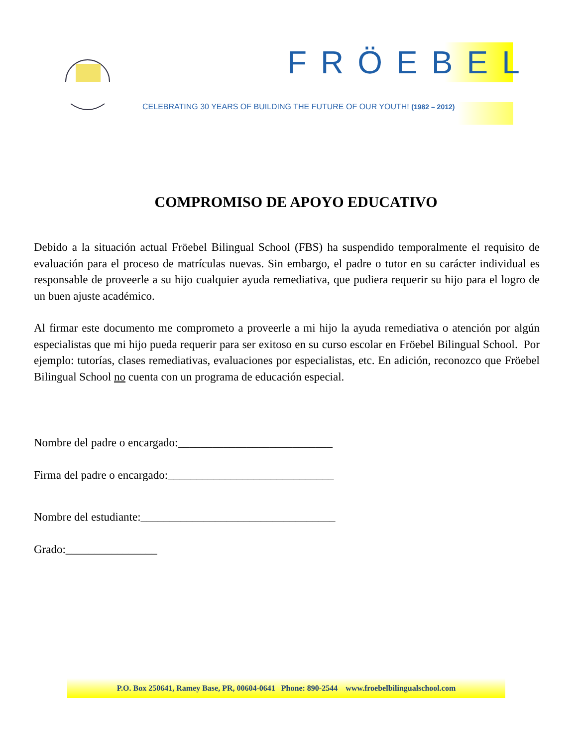FRÖEBEL
CELEBRATING 30 YEARS OF BUILDING THE FUTURE OF OUR YOUTH! (1982 – 2012)
COMPROMISO DE APOYO EDUCATIVO
Debido a la situación actual Fröebel Bilingual School (FBS) ha suspendido temporalmente el requisito de evaluación para el proceso de matrículas nuevas. Sin embargo, el padre o tutor en su carácter individual es responsable de proveerle a su hijo cualquier ayuda remediativa, que pudiera requerir su hijo para el logro de un buen ajuste académico.
Al firmar este documento me comprometo a proveerle a mi hijo la ayuda remediativa o atención por algún especialistas que mi hijo pueda requerir para ser exitoso en su curso escolar en Fröebel Bilingual School. Por ejemplo: tutorías, clases remediativas, evaluaciones por especialistas, etc. En adición, reconozco que Fröebel Bilingual School no cuenta con un programa de educación especial.
Nombre del padre o encargado:___________________________
Firma del padre o encargado:_____________________________
Nombre del estudiante:__________________________________
Grado:________________
P.O. Box 250641, Ramey Base, PR, 00604-0641 Phone: 890-2544 www.froebelbilingualschool.com